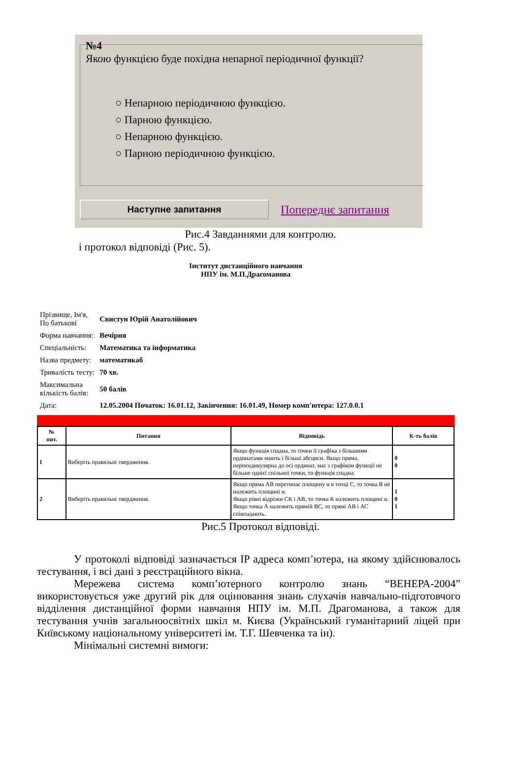№4
Якою функцією буде похідна непарної періодичної функції?
○ Непарною періодичною функцією.
○ Парною функцією.
○ Непарною функцією.
○ Парною періодичною функцією.
Наступне запитання
Попереднє запитання
Рис.4 Завданнями для контролю.
і протокол відповіді (Рис. 5).
Інститут дистанційного навчання
НПУ ім. М.П.Драгоманова
| Прізвище, Ім'я, По батькові | Свистун Юрій Анатолійович |
| Форма навчання: | Вечірня |
| Спеціальність: | Математика та інформатика |
| Назва предмету: | математикаб |
| Тривалість тесту: | 70 хв. |
| Максимальна кількість балів: | 50 балів |
| Дата: | 12.05.2004 Початок: 16.01.12, Закінчення: 16.01.49, Номер комп'ютера: 127.0.0.1 |
| № пит. | Питання | Відповідь | К-ть балів |
| --- | --- | --- | --- |
| 1 | Виберіть правильні твердження. | Якщо функція спадна, то точки її графіка з більшими ординатами мають і більші абсциси. Якщо пряма, перпендикулярна до осі ординат, має з графіком функції не більше однієї спільної точки, то функція спадна. | 0 0 |
| 2 | Виберіть правильні твердження. | Якщо пряма АВ перетинає площину α в точці С, то точка В не належить площині α. Якщо рівні відрізки СК і АВ, то точка К належить площині α. Якщо точка А належить прямій ВС, то прямі АВ і АС співпадають. | 1 0 1 |
Рис.5 Протокол відповіді.
У протоколі відповіді зазначається IP адреса комп’ютера, на якому здійснювалось тестування, і всі дані з реєстраційного вікна.
Мережева система комп’ютерного контролю знань “ВЕНЕРА-2004” використовується уже другий рік для оцінювання знань слухачів навчально-підготовчого відділення дистанційної форми навчання НПУ ім. М.П. Драгоманова, а також для тестування учнів загальноосвітніх шкіл м. Києва (Український гуманітарний ліцей при Київському національному університеті ім. Т.Г. Шевченка та ін).
Мінімальні системні вимоги: